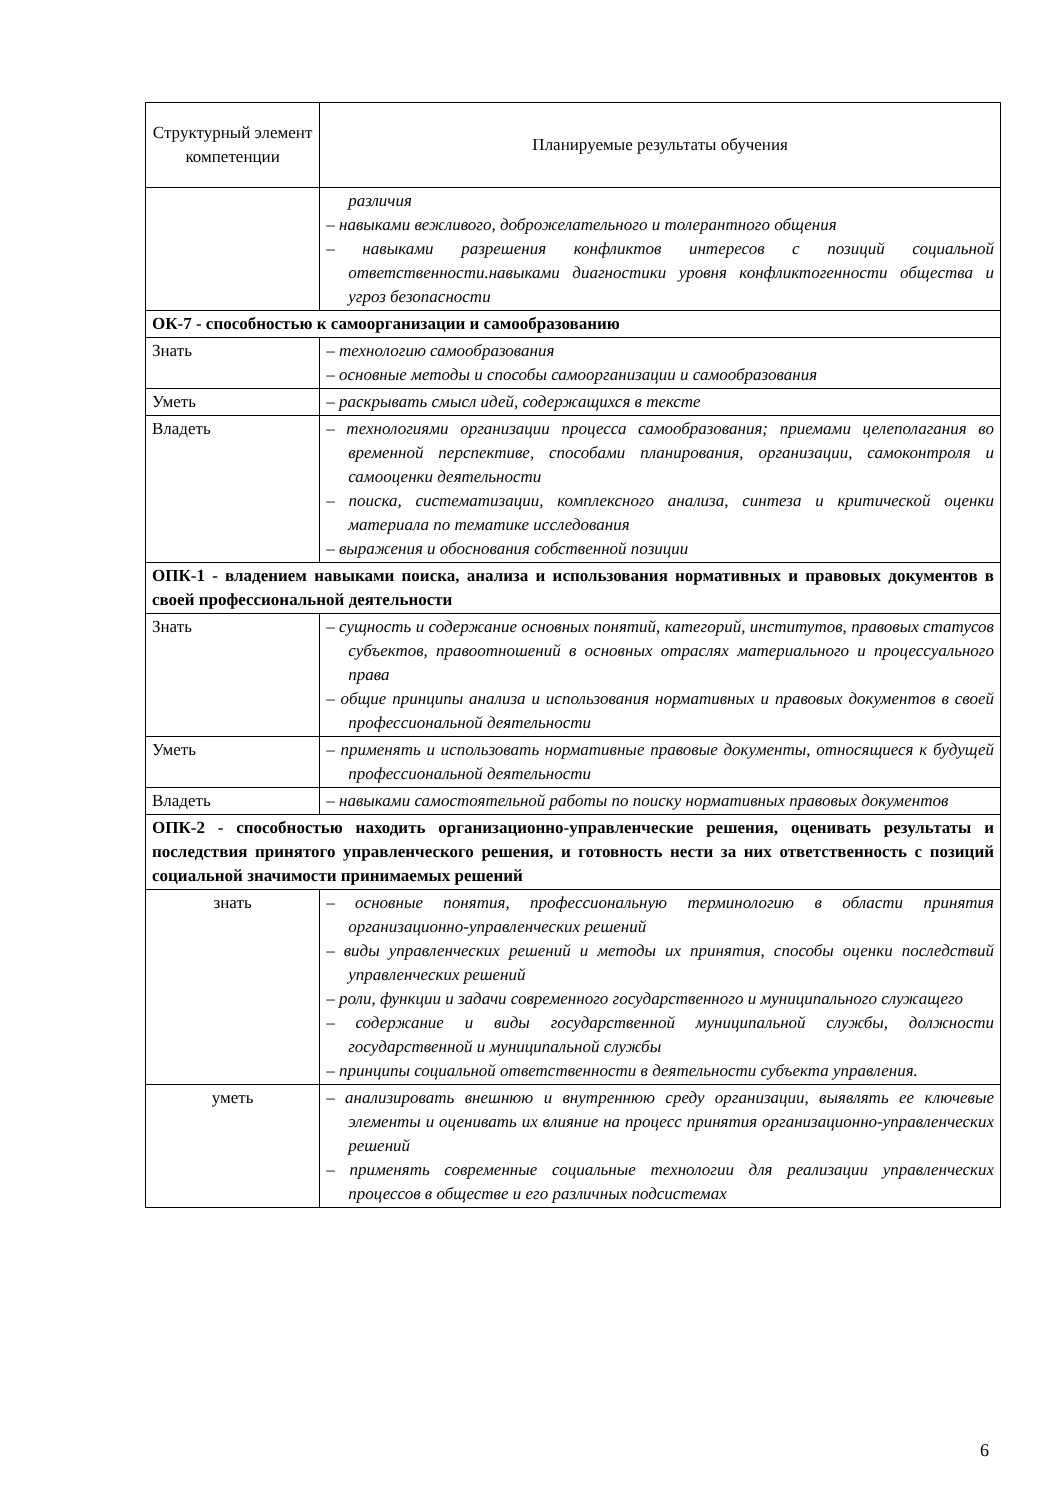| Структурный элемент компетенции | Планируемые результаты обучения |
| --- | --- |
| | различия – навыками вежливого, доброжелательного и толерантного общения – навыками разрешения конфликтов интересов с позиций социальной ответственности.навыками диагностики уровня конфликтогенности общества и угроз безопасности |
| ОК-7 - способностью к самоорганизации и самообразованию | |
| Знать | – технологию самообразования – основные методы и способы самоорганизации и самообразования |
| Уметь | – раскрывать смысл идей, содержащихся в тексте |
| Владеть | – технологиями организации процесса самообразования; приемами целеполагания во временной перспективе, способами планирования, организации, самоконтроля и самооценки деятельности – поиска, систематизации, комплексного анализа, синтеза и критической оценки материала по тематике исследования – выражения и обоснования собственной позиции |
| ОПК-1 - владением навыками поиска, анализа и использования нормативных и правовых документов в своей профессиональной деятельности | |
| Знать | – сущность и содержание основных понятий, категорий, институтов, правовых статусов субъектов, правоотношений в основных отраслях материального и процессуального права – общие принципы анализа и использования нормативных и правовых документов в своей профессиональной деятельности |
| Уметь | – применять и использовать нормативные правовые документы, относящиеся к будущей профессиональной деятельности |
| Владеть | – навыками самостоятельной работы по поиску нормативных правовых документов |
| ОПК-2 - способностью находить организационно-управленческие решения, оценивать результаты и последствия принятого управленческого решения, и готовность нести за них ответственность с позиций социальной значимости принимаемых решений | |
| знать | – основные понятия, профессиональную терминологию в области принятия организационно-управленческих решений – виды управленческих решений и методы их принятия, способы оценки последствий управленческих решений – роли, функции и задачи современного государственного и муниципального служащего – содержание и виды государственной муниципальной службы, должности государственной и муниципальной службы – принципы социальной ответственности в деятельности субъекта управления. |
| уметь | – анализировать внешнюю и внутреннюю среду организации, выявлять ее ключевые элементы и оценивать их влияние на процесс принятия организационно-управленческих решений – применять современные социальные технологии для реализации управленческих процессов в обществе и его различных подсистемах |
6